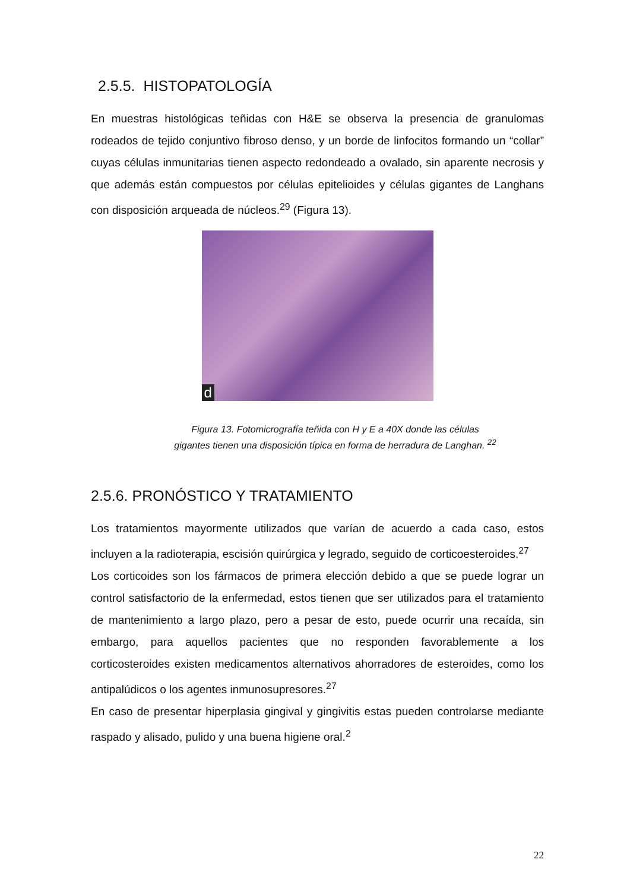2.5.5. HISTOPATOLOGÍA
En muestras histológicas teñidas con H&E se observa la presencia de granulomas rodeados de tejido conjuntivo fibroso denso, y un borde de linfocitos formando un “collar” cuyas células inmunitarias tienen aspecto redondeado a ovalado, sin aparente necrosis y que además están compuestos por células epitelioides y células gigantes de Langhans con disposición arqueada de núcleos.<sup>29</sup> (Figura 13).
d
Figura 13. Fotomicrografía teñida con H y E a 40X donde las células
gigantes tienen una disposición típica en forma de herradura de Langhan. <sup>22</sup>
2.5.6. PRONÓSTICO Y TRATAMIENTO
Los tratamientos mayormente utilizados que varían de acuerdo a cada caso, estos incluyen a la radioterapia, escisión quirúrgica y legrado, seguido de corticoesteroides.<sup>27</sup>
Los corticoides son los fármacos de primera elección debido a que se puede lograr un control satisfactorio de la enfermedad, estos tienen que ser utilizados para el tratamiento de mantenimiento a largo plazo, pero a pesar de esto, puede ocurrir una recaída, sin embargo, para aquellos pacientes que no responden favorablemente a los corticosteroides existen medicamentos alternativos ahorradores de esteroides, como los antipalúdicos o los agentes inmunosupresores.<sup>27</sup>
En caso de presentar hiperplasia gingival y gingivitis estas pueden controlarse mediante raspado y alisado, pulido y una buena higiene oral.<sup>2</sup>
22